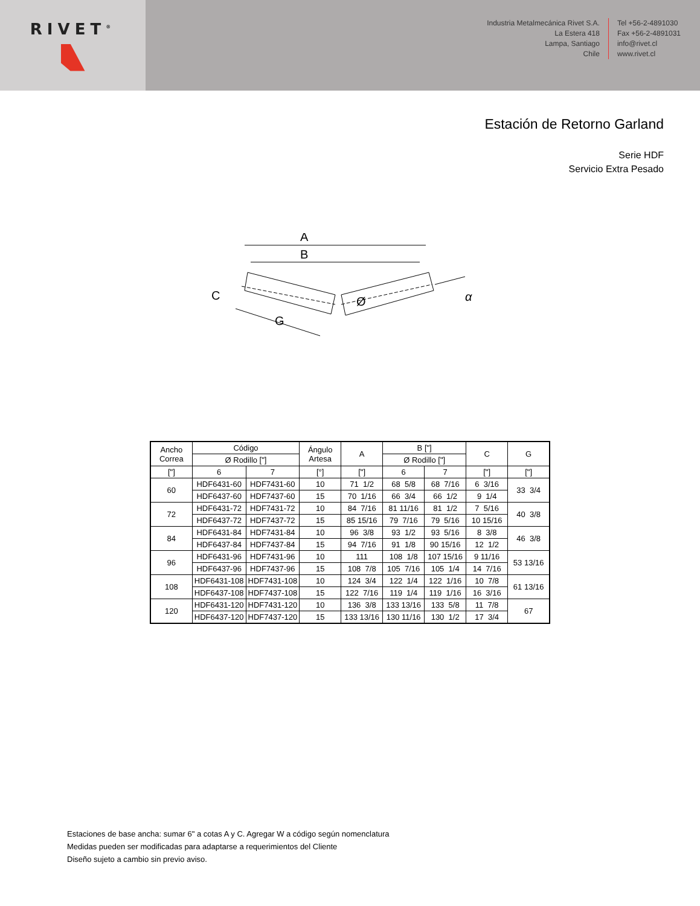RIVET<sup>®</sup>
Industria Metalmecánica Rivet S.A.
La Estera 418
Lampa, Santiago
Chile
Tel +56-2-4891030
Fax +56-2-4891031
info@rivet.cl
www.rivet.cl
Estación de Retorno Garland
Serie HDF
Servicio Extra Pesado
A
B
C
G
Ø
α
| Ancho Correa | Código | | Ángulo Artesa | A | B ["] | | C | G |
| --- | --- | --- | --- | --- | --- | --- | --- | --- |
| | Ø Rodillo ["] | | | | Ø Rodillo ["] | | | |
| ["] | 6 | 7 | [°] | ["] | 6 | 7 | ["] | ["] |
| 60 | HDF6431-60 | HDF7431-60 | 10 | 71 1/2 | 68 5/8 | 68 7/16 | 6 3/16 | 33 3/4 |
| | HDF6437-60 | HDF7437-60 | 15 | 70 1/16 | 66 3/4 | 66 1/2 | 9 1/4 | |
| 72 | HDF6431-72 | HDF7431-72 | 10 | 84 7/16 | 81 11/16 | 81 1/2 | 7 5/16 | 40 3/8 |
| | HDF6437-72 | HDF7437-72 | 15 | 85 15/16 | 79 7/16 | 79 5/16 | 10 15/16 | |
| 84 | HDF6431-84 | HDF7431-84 | 10 | 96 3/8 | 93 1/2 | 93 5/16 | 8 3/8 | 46 3/8 |
| | HDF6437-84 | HDF7437-84 | 15 | 94 7/16 | 91 1/8 | 90 15/16 | 12 1/2 | |
| 96 | HDF6431-96 | HDF7431-96 | 10 | 111 | 108 1/8 | 107 15/16 | 9 11/16 | 53 13/16 |
| | HDF6437-96 | HDF7437-96 | 15 | 108 7/8 | 105 7/16 | 105 1/4 | 14 7/16 | |
| 108 | HDF6431-108 | HDF7431-108 | 10 | 124 3/4 | 122 1/4 | 122 1/16 | 10 7/8 | 61 13/16 |
| | HDF6437-108 | HDF7437-108 | 15 | 122 7/16 | 119 1/4 | 119 1/16 | 16 3/16 | |
| 120 | HDF6431-120 | HDF7431-120 | 10 | 136 3/8 | 133 13/16 | 133 5/8 | 11 7/8 | 67 |
| | HDF6437-120 | HDF7437-120 | 15 | 133 13/16 | 130 11/16 | 130 1/2 | 17 3/4 | |
Estaciones de base ancha: sumar 6" a cotas A y C. Agregar W a código según nomenclatura
Medidas pueden ser modificadas para adaptarse a requerimientos del Cliente
Diseño sujeto a cambio sin previo aviso.